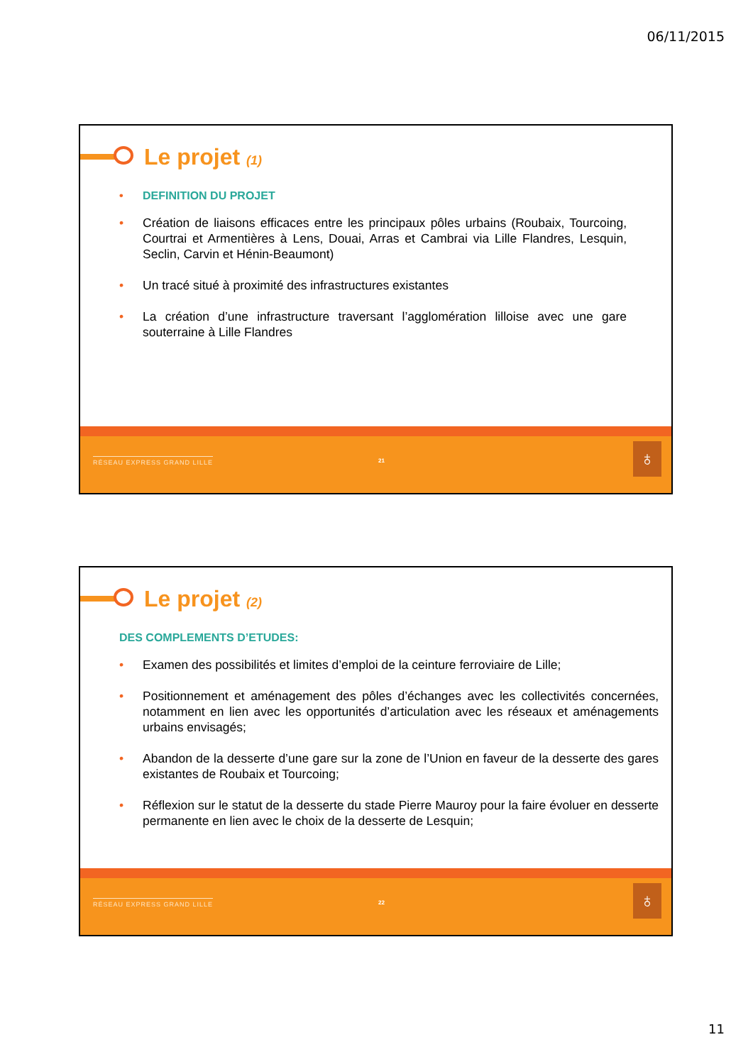06/11/2015
Le projet (1)
DEFINITION DU PROJET
Création de liaisons efficaces entre les principaux pôles urbains (Roubaix, Tourcoing, Courtrai et Armentières à Lens, Douai, Arras et Cambrai via Lille Flandres, Lesquin, Seclin, Carvin et Hénin-Beaumont)
Un tracé situé à proximité des infrastructures existantes
La création d’une infrastructure traversant l’agglomération lilloise avec une gare souterraine à Lille Flandres
RÉSEAU EXPRESS GRAND LILLE 21 ♁
Le projet (2)
DES COMPLEMENTS D’ETUDES:
Examen des possibilités et limites d’emploi de la ceinture ferroviaire de Lille;
Positionnement et aménagement des pôles d’échanges avec les collectivités concernées, notamment en lien avec les opportunités d’articulation avec les réseaux et aménagements urbains envisagés;
Abandon de la desserte d’une gare sur la zone de l’Union en faveur de la desserte des gares existantes de Roubaix et Tourcoing;
Réflexion sur le statut de la desserte du stade Pierre Mauroy pour la faire évoluer en desserte permanente en lien avec le choix de la desserte de Lesquin;
RÉSEAU EXPRESS GRAND LILLE 22 ♁
11